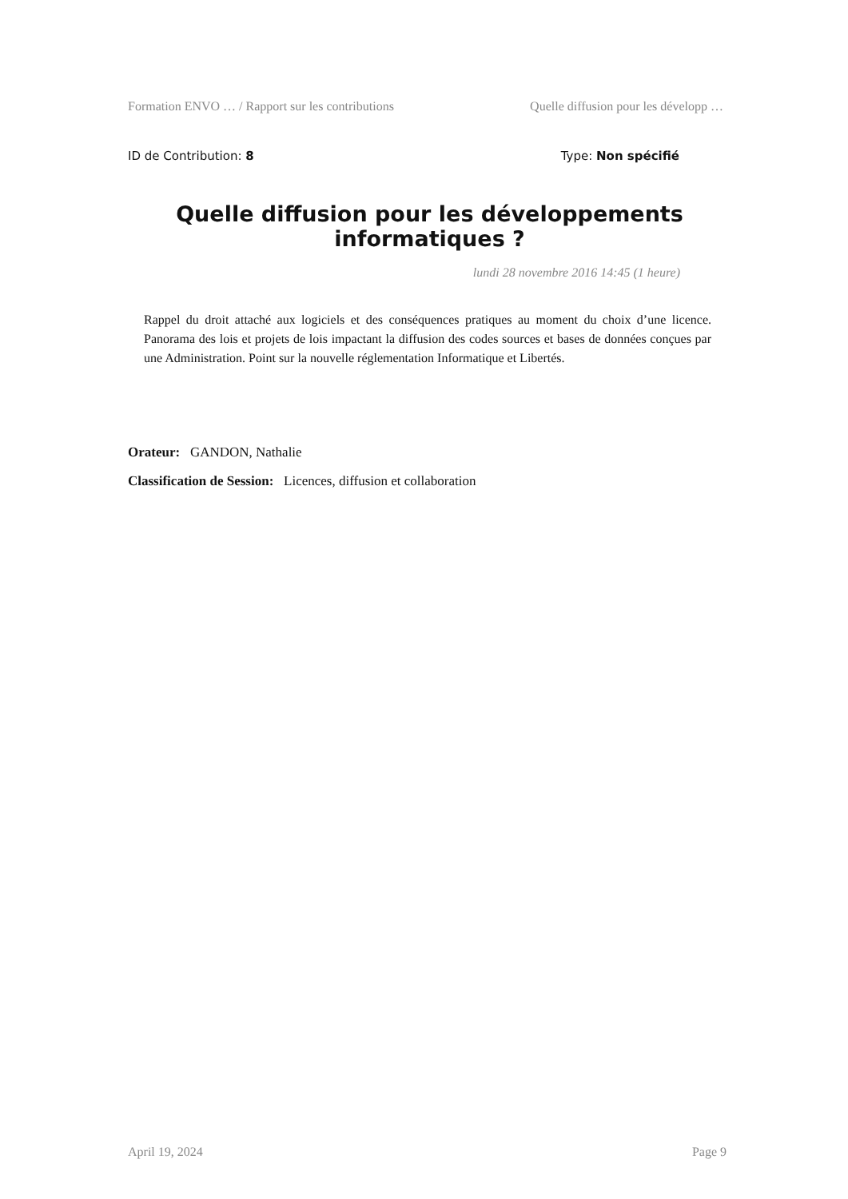Formation ENVO … / Rapport sur les contributions Quelle diffusion pour les développ …
ID de Contribution: 8 Type: Non spécifié
Quelle diffusion pour les développements informatiques ?
lundi 28 novembre 2016 14:45 (1 heure)
Rappel du droit attaché aux logiciels et des conséquences pratiques au moment du choix d’une licence. Panorama des lois et projets de lois impactant la diffusion des codes sources et bases de données conçues par une Administration. Point sur la nouvelle réglementation Informatique et Libertés.
Orateur: GANDON, Nathalie
Classification de Session: Licences, diffusion et collaboration
April 19, 2024 Page 9